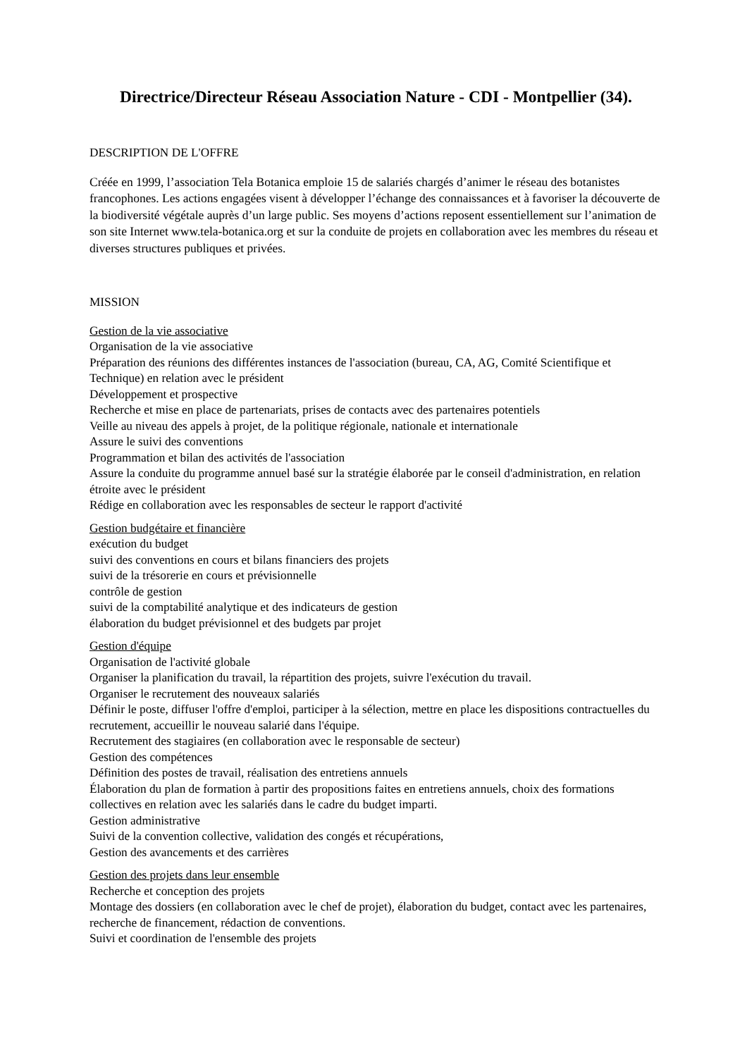Directrice/Directeur Réseau Association Nature - CDI - Montpellier (34).
DESCRIPTION DE L'OFFRE
Créée en 1999, l’association Tela Botanica emploie 15 de salariés chargés d’animer le réseau des botanistes francophones. Les actions engagées visent à développer l’échange des connaissances et à favoriser la découverte de la biodiversité végétale auprès d’un large public. Ses moyens d’actions reposent essentiellement sur l’animation de son site Internet www.tela-botanica.org et sur la conduite de projets en collaboration avec les membres du réseau et diverses structures publiques et privées.
MISSION
Gestion de la vie associative
Organisation de la vie associative
Préparation des réunions des différentes instances de l'association (bureau, CA, AG, Comité Scientifique et Technique) en relation avec le président
Développement et prospective
Recherche et mise en place de partenariats, prises de contacts avec des partenaires potentiels
Veille au niveau des appels à projet, de la politique régionale, nationale et internationale
Assure le suivi des conventions
Programmation et bilan des activités de l'association
Assure la conduite du programme annuel basé sur la stratégie élaborée par le conseil d'administration, en relation étroite avec le président
Rédige en collaboration avec les responsables de secteur le rapport d'activité
Gestion budgétaire et financière
exécution du budget
suivi des conventions en cours et bilans financiers des projets
suivi de la trésorerie en cours et prévisionnelle
contrôle de gestion
suivi de la comptabilité analytique et des indicateurs de gestion
élaboration du budget prévisionnel et des budgets par projet
Gestion d'équipe
Organisation de l'activité globale
Organiser la planification du travail, la répartition des projets, suivre l'exécution du travail.
Organiser le recrutement des nouveaux salariés
Définir le poste, diffuser l'offre d'emploi, participer à la sélection, mettre en place les dispositions contractuelles du recrutement, accueillir le nouveau salarié dans l'équipe.
Recrutement des stagiaires (en collaboration avec le responsable de secteur)
Gestion des compétences
Définition des postes de travail, réalisation des entretiens annuels
Élaboration du plan de formation à partir des propositions faites en entretiens annuels, choix des formations collectives en relation avec les salariés dans le cadre du budget imparti.
Gestion administrative
Suivi de la convention collective, validation des congés et récupérations,
Gestion des avancements et des carrières
Gestion des projets dans leur ensemble
Recherche et conception des projets
Montage des dossiers (en collaboration avec le chef de projet), élaboration du budget, contact avec les partenaires, recherche de financement, rédaction de conventions.
Suivi et coordination de l'ensemble des projets